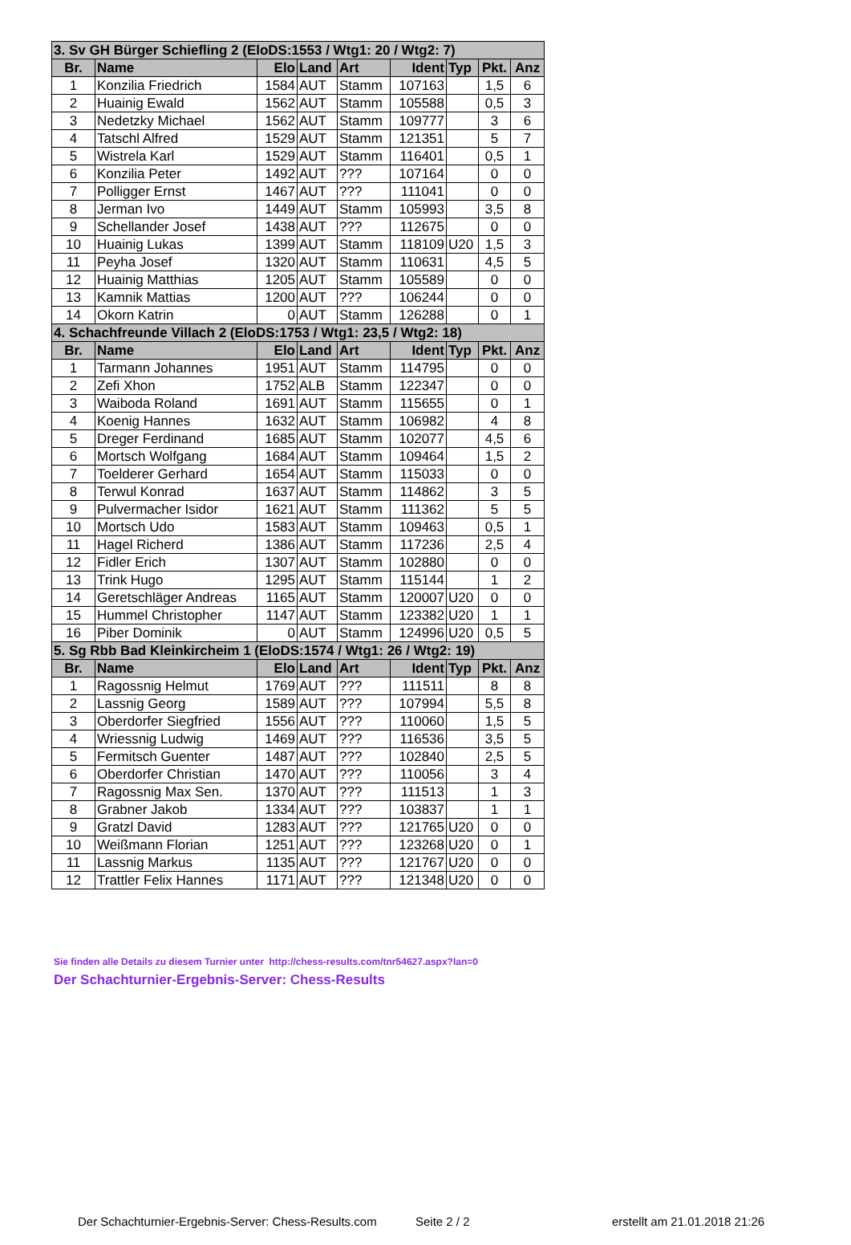| 3. Sv GH Bürger Schiefling 2 (EloDS:1553 / Wtg1: 20 / Wtg2: 7) | | | | | | | | |
| --- | --- | --- | --- | --- | --- | --- | --- | --- |
| Br. | Name | Elo | Land | Art | Ident | Typ | Pkt. | Anz |
| 1 | Konzilia Friedrich | 1584 | AUT | Stamm | 107163 | | 1,5 | 6 |
| 2 | Huainig Ewald | 1562 | AUT | Stamm | 105588 | | 0,5 | 3 |
| 3 | Nedetzky Michael | 1562 | AUT | Stamm | 109777 | | 3 | 6 |
| 4 | Tatschl Alfred | 1529 | AUT | Stamm | 121351 | | 5 | 7 |
| 5 | Wistrela Karl | 1529 | AUT | Stamm | 116401 | | 0,5 | 1 |
| 6 | Konzilia Peter | 1492 | AUT | ??? | 107164 | | 0 | 0 |
| 7 | Polligger Ernst | 1467 | AUT | ??? | 111041 | | 0 | 0 |
| 8 | Jerman Ivo | 1449 | AUT | Stamm | 105993 | | 3,5 | 8 |
| 9 | Schellander Josef | 1438 | AUT | ??? | 112675 | | 0 | 0 |
| 10 | Huainig Lukas | 1399 | AUT | Stamm | 118109 | U20 | 1,5 | 3 |
| 11 | Peyha Josef | 1320 | AUT | Stamm | 110631 | | 4,5 | 5 |
| 12 | Huainig Matthias | 1205 | AUT | Stamm | 105589 | | 0 | 0 |
| 13 | Kamnik Mattias | 1200 | AUT | ??? | 106244 | | 0 | 0 |
| 14 | Okorn Katrin | 0 | AUT | Stamm | 126288 | | 0 | 1 |
| 4. Schachfreunde Villach 2 (EloDS:1753 / Wtg1: 23,5 / Wtg2: 18) | | | | | | | | |
| Br. | Name | Elo | Land | Art | Ident | Typ | Pkt. | Anz |
| 1 | Tarmann Johannes | 1951 | AUT | Stamm | 114795 | | 0 | 0 |
| 2 | Zefi Xhon | 1752 | ALB | Stamm | 122347 | | 0 | 0 |
| 3 | Waiboda Roland | 1691 | AUT | Stamm | 115655 | | 0 | 1 |
| 4 | Koenig Hannes | 1632 | AUT | Stamm | 106982 | | 4 | 8 |
| 5 | Dreger Ferdinand | 1685 | AUT | Stamm | 102077 | | 4,5 | 6 |
| 6 | Mortsch Wolfgang | 1684 | AUT | Stamm | 109464 | | 1,5 | 2 |
| 7 | Toelderer Gerhard | 1654 | AUT | Stamm | 115033 | | 0 | 0 |
| 8 | Terwul Konrad | 1637 | AUT | Stamm | 114862 | | 3 | 5 |
| 9 | Pulvermacher Isidor | 1621 | AUT | Stamm | 111362 | | 5 | 5 |
| 10 | Mortsch Udo | 1583 | AUT | Stamm | 109463 | | 0,5 | 1 |
| 11 | Hagel Richerd | 1386 | AUT | Stamm | 117236 | | 2,5 | 4 |
| 12 | Fidler Erich | 1307 | AUT | Stamm | 102880 | | 0 | 0 |
| 13 | Trink Hugo | 1295 | AUT | Stamm | 115144 | | 1 | 2 |
| 14 | Geretschläger Andreas | 1165 | AUT | Stamm | 120007 | U20 | 0 | 0 |
| 15 | Hummel Christopher | 1147 | AUT | Stamm | 123382 | U20 | 1 | 1 |
| 16 | Piber Dominik | 0 | AUT | Stamm | 124996 | U20 | 0,5 | 5 |
| 5. Sg Rbb Bad Kleinkircheim 1 (EloDS:1574 / Wtg1: 26 / Wtg2: 19) | | | | | | | | |
| Br. | Name | Elo | Land | Art | Ident | Typ | Pkt. | Anz |
| 1 | Ragossnig Helmut | 1769 | AUT | ??? | 111511 | | 8 | 8 |
| 2 | Lassnig Georg | 1589 | AUT | ??? | 107994 | | 5,5 | 8 |
| 3 | Oberdorfer Siegfried | 1556 | AUT | ??? | 110060 | | 1,5 | 5 |
| 4 | Wriessnig Ludwig | 1469 | AUT | ??? | 116536 | | 3,5 | 5 |
| 5 | Fermitsch Guenter | 1487 | AUT | ??? | 102840 | | 2,5 | 5 |
| 6 | Oberdorfer Christian | 1470 | AUT | ??? | 110056 | | 3 | 4 |
| 7 | Ragossnig Max Sen. | 1370 | AUT | ??? | 111513 | | 1 | 3 |
| 8 | Grabner Jakob | 1334 | AUT | ??? | 103837 | | 1 | 1 |
| 9 | Gratzl David | 1283 | AUT | ??? | 121765 | U20 | 0 | 0 |
| 10 | Weißmann Florian | 1251 | AUT | ??? | 123268 | U20 | 0 | 1 |
| 11 | Lassnig Markus | 1135 | AUT | ??? | 121767 | U20 | 0 | 0 |
| 12 | Trattler Felix Hannes | 1171 | AUT | ??? | 121348 | U20 | 0 | 0 |
Sie finden alle Details zu diesem Turnier unter http://chess-results.com/tnr54627.aspx?lan=0
Der Schachturnier-Ergebnis-Server: Chess-Results
Der Schachturnier-Ergebnis-Server: Chess-Results.com
Seite 2 / 2 erstellt am 21.01.2018 21:26